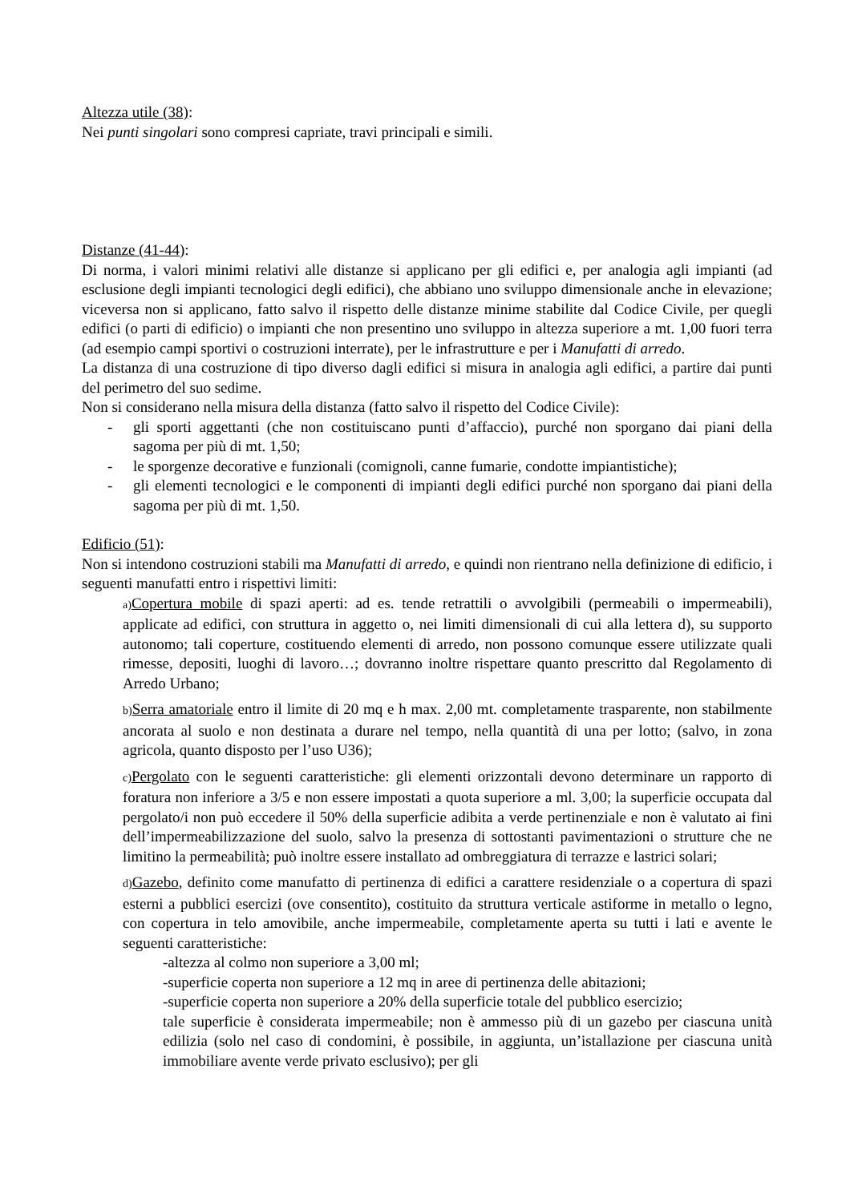Altezza utile (38):
Nei punti singolari sono compresi capriate, travi principali e simili.
Distanze (41-44):
Di norma, i valori minimi relativi alle distanze si applicano per gli edifici e, per analogia agli impianti (ad esclusione degli impianti tecnologici degli edifici), che abbiano uno sviluppo dimensionale anche in elevazione; viceversa non si applicano, fatto salvo il rispetto delle distanze minime stabilite dal Codice Civile, per quegli edifici (o parti di edificio) o impianti che non presentino uno sviluppo in altezza superiore a mt. 1,00 fuori terra (ad esempio campi sportivi o costruzioni interrate), per le infrastrutture e per i Manufatti di arredo.
La distanza di una costruzione di tipo diverso dagli edifici si misura in analogia agli edifici, a partire dai punti del perimetro del suo sedime.
Non si considerano nella misura della distanza (fatto salvo il rispetto del Codice Civile):
- gli sporti aggettanti (che non costituiscano punti d’affaccio), purché non sporgano dai piani della sagoma per più di mt. 1,50;
- le sporgenze decorative e funzionali (comignoli, canne fumarie, condotte impiantistiche);
- gli elementi tecnologici e le componenti di impianti degli edifici purché non sporgano dai piani della sagoma per più di mt. 1,50.
Edificio (51):
Non si intendono costruzioni stabili ma Manufatti di arredo, e quindi non rientrano nella definizione di edificio, i seguenti manufatti entro i rispettivi limiti:
a) Copertura mobile di spazi aperti: ad es. tende retrattili o avvolgibili (permeabili o impermeabili), applicate ad edifici, con struttura in aggetto o, nei limiti dimensionali di cui alla lettera d), su supporto autonomo; tali coperture, costituendo elementi di arredo, non possono comunque essere utilizzate quali rimesse, depositi, luoghi di lavoro…; dovranno inoltre rispettare quanto prescritto dal Regolamento di Arredo Urbano;
b) Serra amatoriale entro il limite di 20 mq e h max. 2,00 mt. completamente trasparente, non stabilmente ancorata al suolo e non destinata a durare nel tempo, nella quantità di una per lotto; (salvo, in zona agricola, quanto disposto per l’uso U36);
c) Pergolato con le seguenti caratteristiche: gli elementi orizzontali devono determinare un rapporto di foratura non inferiore a 3/5 e non essere impostati a quota superiore a ml. 3,00; la superficie occupata dal pergolato/i non può eccedere il 50% della superficie adibita a verde pertinenziale e non è valutato ai fini dell’impermeabilizzazione del suolo, salvo la presenza di sottostanti pavimentazioni o strutture che ne limitino la permeabilità; può inoltre essere installato ad ombreggiatura di terrazze e lastrici solari;
d) Gazebo, definito come manufatto di pertinenza di edifici a carattere residenziale o a copertura di spazi esterni a pubblici esercizi (ove consentito), costituito da struttura verticale astiforme in metallo o legno, con copertura in telo amovibile, anche impermeabile, completamente aperta su tutti i lati e avente le seguenti caratteristiche:
-altezza al colmo non superiore a 3,00 ml;
-superficie coperta non superiore a 12 mq in aree di pertinenza delle abitazioni;
-superficie coperta non superiore a 20% della superficie totale del pubblico esercizio;
tale superficie è considerata impermeabile; non è ammesso più di un gazebo per ciascuna unità edilizia (solo nel caso di condomini, è possibile, in aggiunta, un’istallazione per ciascuna unità immobiliare avente verde privato esclusivo); per gli